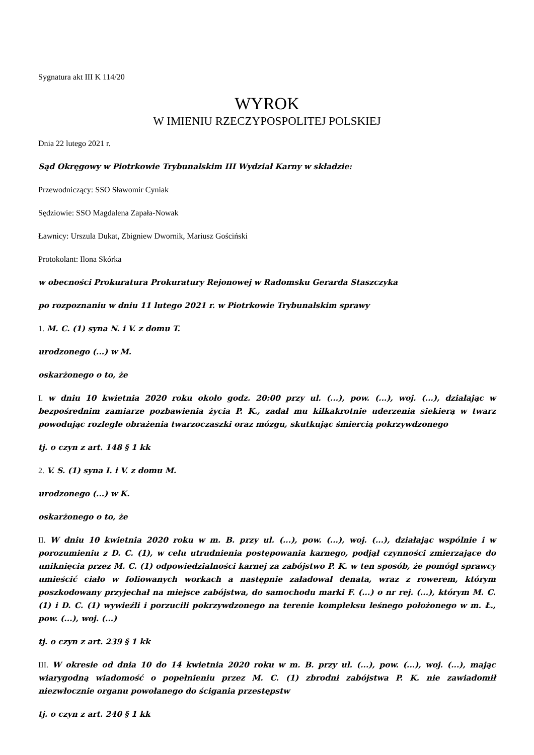Sygnatura akt III K 114/20
WYROK
W IMIENIU RZECZYPOSPOLITEJ POLSKIEJ
Dnia 22 lutego 2021 r.
Sąd Okręgowy w Piotrkowie Trybunalskim III Wydział Karny w składzie:
Przewodniczący: SSO Sławomir Cyniak
Sędziowie: SSO Magdalena Zapała-Nowak
Ławnicy: Urszula Dukat, Zbigniew Dwornik, Mariusz Gościński
Protokolant: Ilona Skórka
w obecności Prokuratura Prokuratury Rejonowej w Radomsku Gerarda Staszczyka
po rozpoznaniu w dniu 11 lutego 2021 r. w Piotrkowie Trybunalskim sprawy
1. M. C. (1) syna N. i V. z domu T.
urodzonego (...) w M.
oskarżonego o to, że
I. w dniu 10 kwietnia 2020 roku około godz. 20:00 przy ul. (...), pow. (...), woj. (...), działając w bezpośrednim zamiarze pozbawienia życia P. K., zadał mu kilkakrotnie uderzenia siekierą w twarz powodując rozległe obrażenia twarzoczaszki oraz mózgu, skutkując śmiercią pokrzywdzonego
tj. o czyn z art. 148 § 1 kk
2. V. S. (1) syna I. i V. z domu M.
urodzonego (...) w K.
oskarżonego o to, że
II. W dniu 10 kwietnia 2020 roku w m. B. przy ul. (...), pow. (...), woj. (...), działając wspólnie i w porozumieniu z D. C. (1), w celu utrudnienia postępowania karnego, podjął czynności zmierzające do uniknięcia przez M. C. (1) odpowiedzialności karnej za zabójstwo P. K. w ten sposób, że pomógł sprawcy umieścić ciało w foliowanych workach a następnie załadował denata, wraz z rowerem, którym poszkodowany przyjechał na miejsce zabójstwa, do samochodu marki F. (...) o nr rej. (...), którym M. C. (1) i D. C. (1) wywieźli i porzucili pokrzywdzonego na terenie kompleksu leśnego położonego w m. Ł., pow. (...), woj. (...)
tj. o czyn z art. 239 § 1 kk
III. W okresie od dnia 10 do 14 kwietnia 2020 roku w m. B. przy ul. (...), pow. (...), woj. (...), mając wiarygodną wiadomość o popełnieniu przez M. C. (1) zbrodni zabójstwa P. K. nie zawiadomił niezwłocznie organu powołanego do ścigania przestępstw
tj. o czyn z art. 240 § 1 kk